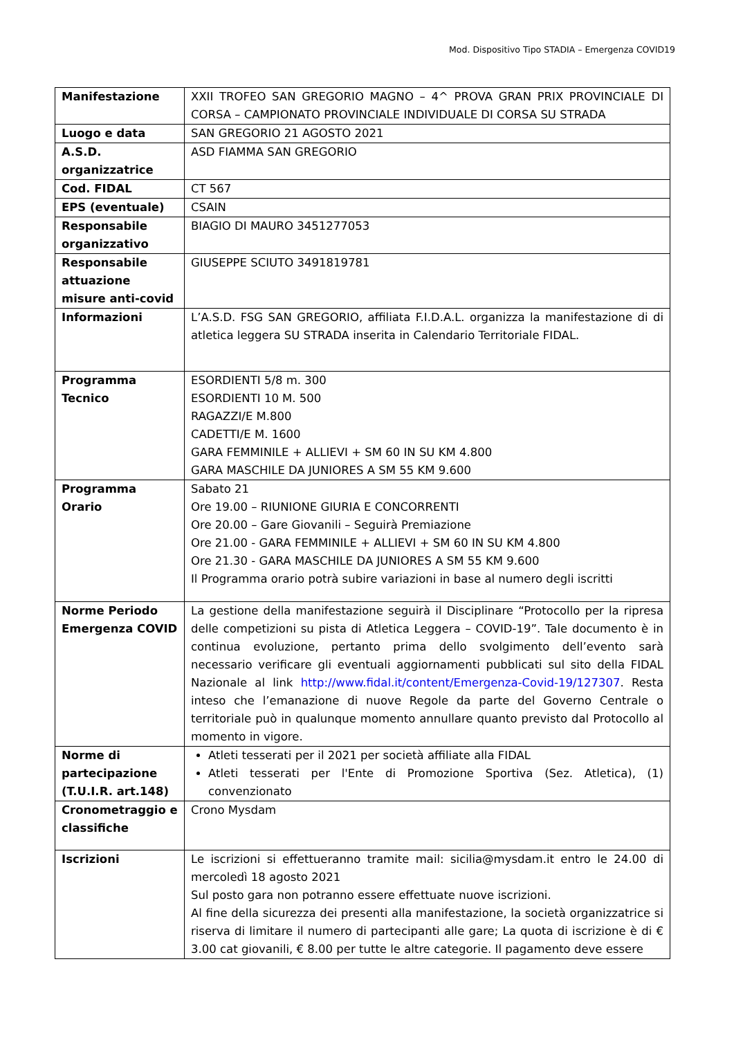Mod. Dispositivo Tipo STADIA – Emergenza COVID19
| Manifestazione | XXII TROFEO SAN GREGORIO MAGNO – 4^ PROVA GRAN PRIX PROVINCIALE DI CORSA – CAMPIONATO PROVINCIALE INDIVIDUALE DI CORSA SU STRADA |
| Luogo e data | SAN GREGORIO 21 AGOSTO 2021 |
| A.S.D. organizzatrice | ASD FIAMMA SAN GREGORIO |
| Cod. FIDAL | CT 567 |
| EPS (eventuale) | CSAIN |
| Responsabile organizzativo | BIAGIO DI MAURO 3451277053 |
| Responsabile attuazione misure anti-covid | GIUSEPPE SCIUTO 3491819781 |
| Informazioni | L’A.S.D. FSG SAN GREGORIO, affiliata F.I.D.A.L. organizza la manifestazione di di atletica leggera SU STRADA inserita in Calendario Territoriale FIDAL. |
| Programma Tecnico | ESORDIENTI 5/8 m. 300 ESORDIENTI 10 M. 500 RAGAZZI/E M.800 CADETTI/E M. 1600 GARA FEMMINILE + ALLIEVI + SM 60 IN SU KM 4.800 GARA MASCHILE DA JUNIORES A SM 55 KM 9.600 |
| Programma Orario | Sabato 21 Ore 19.00 – RIUNIONE GIURIA E CONCORRENTI Ore 20.00 – Gare Giovanili – Seguirà Premiazione Ore 21.00 - GARA FEMMINILE + ALLIEVI + SM 60 IN SU KM 4.800 Ore 21.30 - GARA MASCHILE DA JUNIORES A SM 55 KM 9.600 Il Programma orario potrà subire variazioni in base al numero degli iscritti |
| Norme Periodo Emergenza COVID | La gestione della manifestazione seguirà il Disciplinare “Protocollo per la ripresa delle competizioni su pista di Atletica Leggera – COVID-19”. Tale documento è in continua evoluzione, pertanto prima dello svolgimento dell’evento sarà necessario verificare gli eventuali aggiornamenti pubblicati sul sito della FIDAL Nazionale al link http://www.fidal.it/content/Emergenza-Covid-19/127307 . Resta inteso che l’emanazione di nuove Regole da parte del Governo Centrale o territoriale può in qualunque momento annullare quanto previsto dal Protocollo al momento in vigore. |
| Norme di partecipazione (T.U.I.R. art.148) | Atleti tesserati per il 2021 per società affiliate alla FIDAL Atleti tesserati per l'Ente di Promozione Sportiva (Sez. Atletica), (1) convenzionato |
| Cronometraggio e classifiche | Crono Mysdam |
| Iscrizioni | Le iscrizioni si effettueranno tramite mail: sicilia@mysdam.it entro le 24.00 di mercoledì 18 agosto 2021 Sul posto gara non potranno essere effettuate nuove iscrizioni. Al fine della sicurezza dei presenti alla manifestazione, la società organizzatrice si riserva di limitare il numero di partecipanti alle gare; La quota di iscrizione è di € 3.00 cat giovanili, € 8.00 per tutte le altre categorie. Il pagamento deve essere |